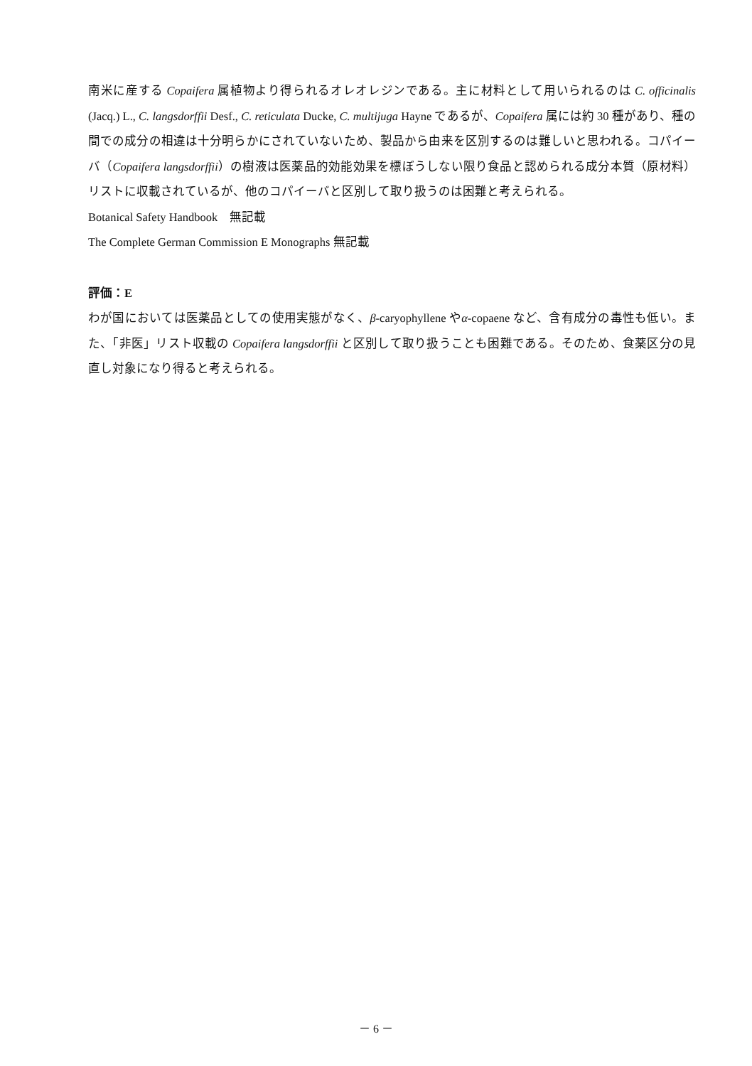南米に産する Copaifera 属植物より得られるオレオレジンである。主に材料として用いられるのは C. officinalis (Jacq.) L., C. langsdorffii Desf., C. reticulata Ducke, C. multijuga Hayne であるが、Copaifera 属には約 30 種があり、種の間での成分の相違は十分明らかにされていないため、製品から由来を区別するのは難しいと思われる。コパイーバ（Copaifera langsdorffii）の樹液は医薬品的効能効果を標ぼうしない限り食品と認められる成分本質（原材料）リストに収載されているが、他のコパイーバと区別して取り扱うのは困難と考えられる。
Botanical Safety Handbook　無記載
The Complete German Commission E Monographs 無記載
評価：E
わが国においては医薬品としての使用実態がなく、β-caryophyllene やα-copaene など、含有成分の毒性も低い。また、「非医」リスト収載の Copaifera langsdorffii と区別して取り扱うことも困難である。そのため、食薬区分の見直し対象になり得ると考えられる。
－ 6 －